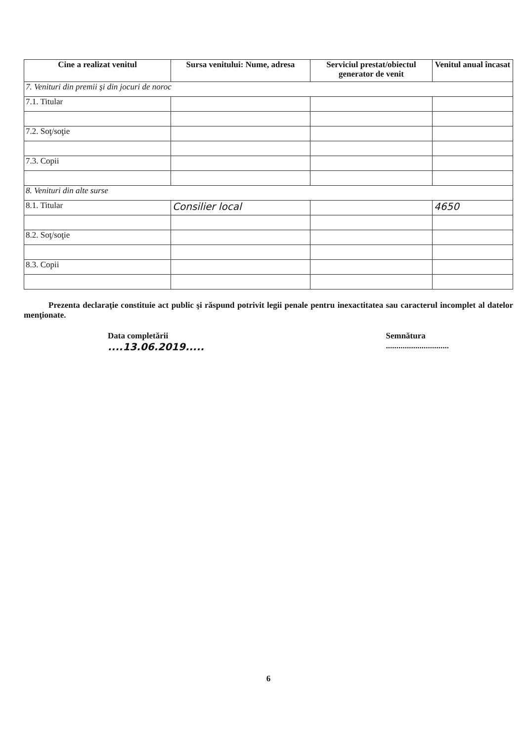| Cine a realizat venitul | Sursa venitului: Nume, adresa | Serviciul prestat/obiectul generator de venit | Venitul anual încasat |
| --- | --- | --- | --- |
| 7. Venituri din premii şi din jocuri de noroc | | | |
| 7.1. Titular | | | |
| 7.2. Soţ/soţie | | | |
| 7.3. Copii | | | |
| 8. Venituri din alte surse | | | |
| 8.1. Titular | Consilier local | | 4650 |
| 8.2. Soţ/soţie | | | |
| 8.3. Copii | | | |
Prezenta declaraţie constituie act public şi răspund potrivit legii penale pentru inexactitatea sau caracterul incomplet al datelor menţionate.
Data completării
....13.06.2019.....
Semnătura
..............................
6